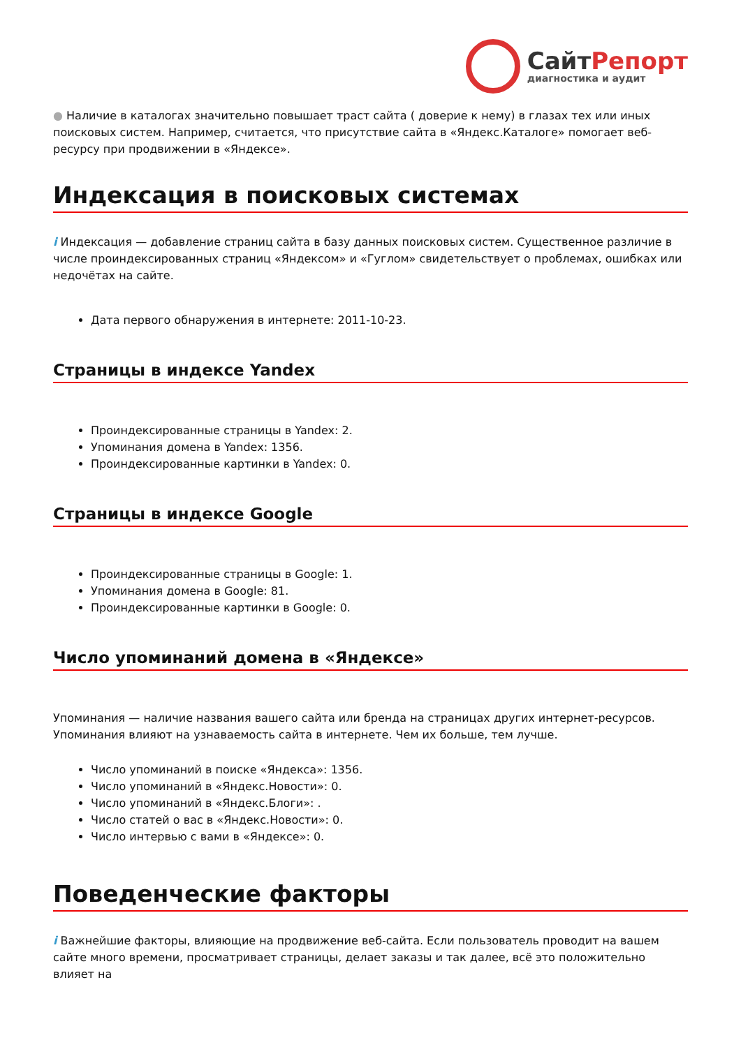СайтРепорт
диагностика и аудит
● Наличие в каталогах значительно повышает траст сайта ( доверие к нему) в глазах тех или иных поисковых систем. Например, считается, что присутствие сайта в «Яндекс.Каталоге» помогает веб-ресурсу при продвижении в «Яндексе».
Индексация в поисковых системах
i Индексация — добавление страниц сайта в базу данных поисковых систем. Существенное различие в числе проиндексированных страниц «Яндексом» и «Гуглом» свидетельствует о проблемах, ошибках или недочётах на сайте.
Дата первого обнаружения в интернете: 2011-10-23.
Страницы в индексе Yandex
Проиндексированные страницы в Yandex: 2.
Упоминания домена в Yandex: 1356.
Проиндексированные картинки в Yandex: 0.
Страницы в индексе Google
Проиндексированные страницы в Google: 1.
Упоминания домена в Google: 81.
Проиндексированные картинки в Google: 0.
Число упоминаний домена в «Яндексе»
Упоминания — наличие названия вашего сайта или бренда на страницах других интернет-ресурсов. Упоминания влияют на узнаваемость сайта в интернете. Чем их больше, тем лучше.
Число упоминаний в поиске «Яндекса»: 1356.
Число упоминаний в «Яндекс.Новости»: 0.
Число упоминаний в «Яндекс.Блоги»: .
Число статей о вас в «Яндекс.Новости»: 0.
Число интервью с вами в «Яндексе»: 0.
Поведенческие факторы
i Важнейшие факторы, влияющие на продвижение веб-сайта. Если пользователь проводит на вашем сайте много времени, просматривает страницы, делает заказы и так далее, всё это положительно влияет на